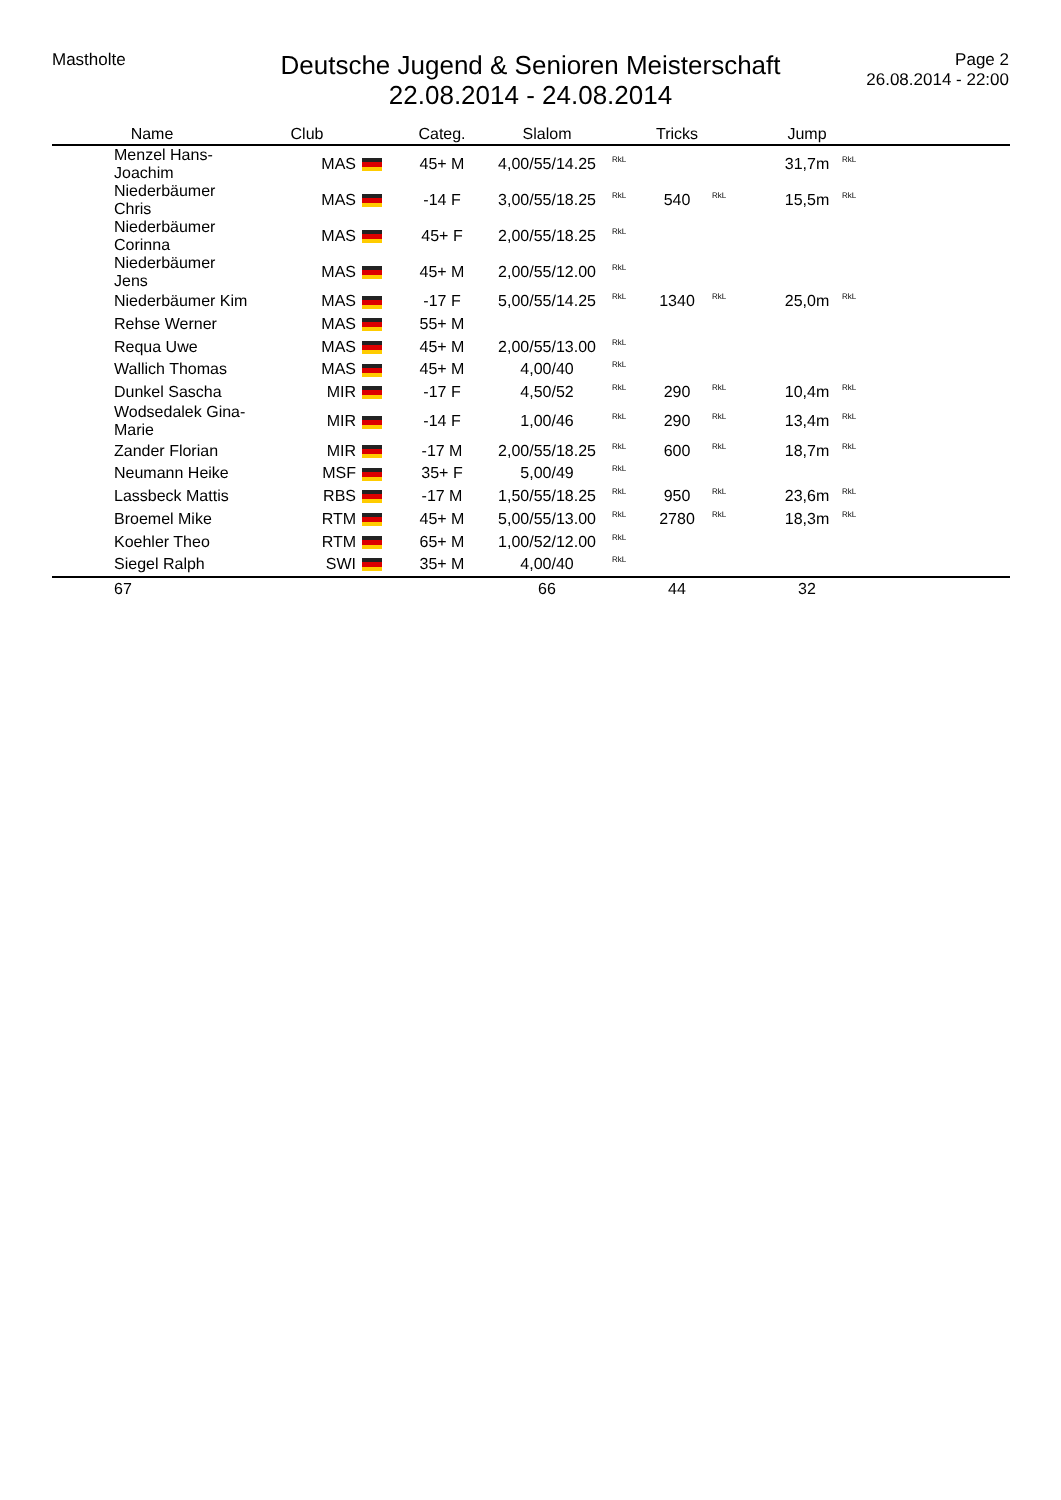Mastholte
Deutsche Jugend & Senioren Meisterschaft
22.08.2014 - 24.08.2014
Page 2
26.08.2014 - 22:00
| Name | Club | | Categ. | Slalom | | Tricks | | Jump | |
| --- | --- | --- | --- | --- | --- | --- | --- | --- | --- |
| Menzel Hans-Joachim | MAS | | 45+ M | 4,00/55/14.25 | <sup>RkL</sup> | | | 31,7m | <sup>RkL</sup> |
| Niederbäumer Chris | MAS | | -14 F | 3,00/55/18.25 | <sup>RkL</sup> | 540 | <sup>RkL</sup> | 15,5m | <sup>RkL</sup> |
| Niederbäumer Corinna | MAS | | 45+ F | 2,00/55/18.25 | <sup>RkL</sup> | | | | |
| Niederbäumer Jens | MAS | | 45+ M | 2,00/55/12.00 | <sup>RkL</sup> | | | | |
| Niederbäumer Kim | MAS | | -17 F | 5,00/55/14.25 | <sup>RkL</sup> | 1340 | <sup>RkL</sup> | 25,0m | <sup>RkL</sup> |
| Rehse Werner | MAS | | 55+ M | | | | | | |
| Requa Uwe | MAS | | 45+ M | 2,00/55/13.00 | <sup>RkL</sup> | | | | |
| Wallich Thomas | MAS | | 45+ M | 4,00/40 | <sup>RkL</sup> | | | | |
| Dunkel Sascha | MIR | | -17 F | 4,50/52 | <sup>RkL</sup> | 290 | <sup>RkL</sup> | 10,4m | <sup>RkL</sup> |
| Wodsedalek Gina-Marie | MIR | | -14 F | 1,00/46 | <sup>RkL</sup> | 290 | <sup>RkL</sup> | 13,4m | <sup>RkL</sup> |
| Zander Florian | MIR | | -17 M | 2,00/55/18.25 | <sup>RkL</sup> | 600 | <sup>RkL</sup> | 18,7m | <sup>RkL</sup> |
| Neumann Heike | MSF | | 35+ F | 5,00/49 | <sup>RkL</sup> | | | | |
| Lassbeck Mattis | RBS | | -17 M | 1,50/55/18.25 | <sup>RkL</sup> | 950 | <sup>RkL</sup> | 23,6m | <sup>RkL</sup> |
| Broemel Mike | RTM | | 45+ M | 5,00/55/13.00 | <sup>RkL</sup> | 2780 | <sup>RkL</sup> | 18,3m | <sup>RkL</sup> |
| Koehler Theo | RTM | | 65+ M | 1,00/52/12.00 | <sup>RkL</sup> | | | | |
| Siegel Ralph | SWI | | 35+ M | 4,00/40 | <sup>RkL</sup> | | | | |
| 67 | | | | 66 | | 44 | | 32 | |